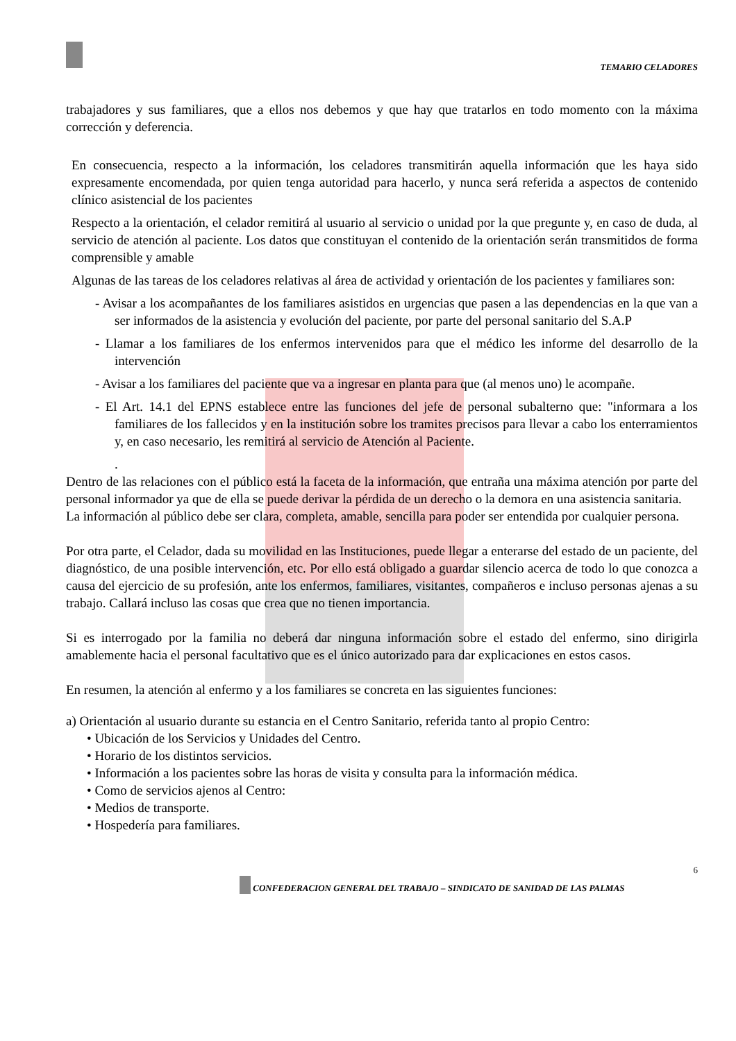TEMARIO CELADORES
trabajadores y sus familiares, que a ellos nos debemos y que hay que tratarlos en todo momento con la máxima corrección y deferencia.
En consecuencia, respecto a la información, los celadores transmitirán aquella información que les haya sido expresamente encomendada, por quien tenga autoridad para hacerlo, y nunca será referida a aspectos de contenido clínico asistencial de los pacientes
Respecto a la orientación, el celador remitirá al usuario al servicio o unidad por la que pregunte y, en caso de duda, al servicio de atención al paciente. Los datos que constituyan el contenido de la orientación serán transmitidos de forma comprensible y amable
Algunas de las tareas de los celadores relativas al área de actividad y orientación de los pacientes y familiares son:
- Avisar a los acompañantes de los familiares asistidos en urgencias que pasen a las dependencias en la que van a ser informados de la asistencia y evolución del paciente, por parte del personal sanitario del S.A.P
- Llamar a los familiares de los enfermos intervenidos para que el médico les informe del desarrollo de la intervención
- Avisar a los familiares del paciente que va a ingresar en planta para que (al menos uno) le acompañe.
- El Art. 14.1 del EPNS establece entre las funciones del jefe de personal subalterno que: "informara a los familiares de los fallecidos y en la institución sobre los tramites precisos para llevar a cabo los enterramientos y, en caso necesario, les remitirá al servicio de Atención al Paciente.
.
Dentro de las relaciones con el público está la faceta de la información, que entraña una máxima atención por parte del personal informador ya que de ella se puede derivar la pérdida de un derecho o la demora en una asistencia sanitaria.
La información al público debe ser clara, completa, amable, sencilla para poder ser entendida por cualquier persona.
Por otra parte, el Celador, dada su movilidad en las Instituciones, puede llegar a enterarse del estado de un paciente, del diagnóstico, de una posible intervención, etc. Por ello está obligado a guardar silencio acerca de todo lo que conozca a causa del ejercicio de su profesión, ante los enfermos, familiares, visitantes, compañeros e incluso personas ajenas a su trabajo. Callará incluso las cosas que crea que no tienen importancia.
Si es interrogado por la familia no deberá dar ninguna información sobre el estado del enfermo, sino dirigirla amablemente hacia el personal facultativo que es el único autorizado para dar explicaciones en estos casos.
En resumen, la atención al enfermo y a los familiares se concreta en las siguientes funciones:
a) Orientación al usuario durante su estancia en el Centro Sanitario, referida tanto al propio Centro:
• Ubicación de los Servicios y Unidades del Centro.
• Horario de los distintos servicios.
• Información a los pacientes sobre las horas de visita y consulta para la información médica.
• Como de servicios ajenos al Centro:
• Medios de transporte.
• Hospedería para familiares.
6
CONFEDERACION GENERAL DEL TRABAJO – SINDICATO DE SANIDAD DE LAS PALMAS